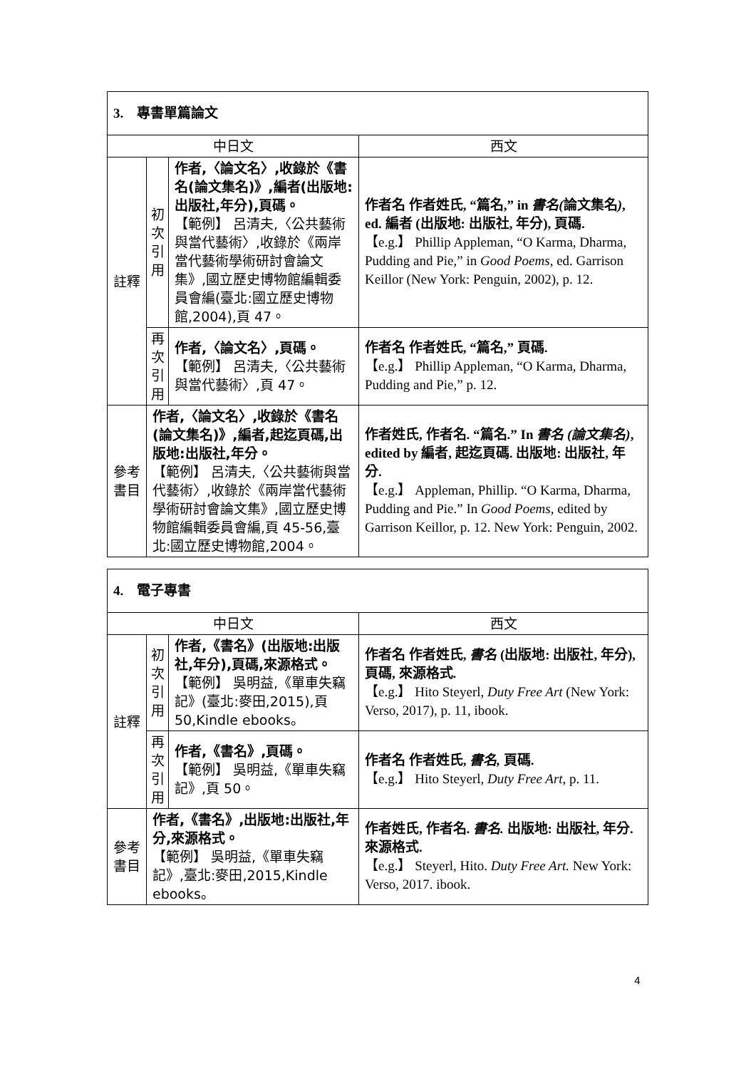| 3. 專書單篇論文 | | | |
| 中日文 | | | 西文 |
| 註釋 | 初 次 引 用 | 作者,〈論文名〉,收錄於《書名(論文集名)》,編者(出版地:出版社,年分),頁碼。 【範例】 呂清夫,〈公共藝術與當代藝術〉,收錄於《兩岸當代藝術學術研討會論文集》,國立歷史博物館編輯委員會編(臺北:國立歷史博物館,2004),頁 47。 | 作者名 作者姓氏, “篇名,” in 書名( 論文集名 ) , ed. 編者 (出版地: 出版社, 年分), 頁碼. 【e.g.】 Phillip Appleman, “O Karma, Dharma, Pudding and Pie,” in Good Poems , ed. Garrison Keillor (New York: Penguin, 2002), p. 12. |
| | 再 次 引 用 | 作者,〈論文名〉,頁碼。 【範例】 呂清夫,〈公共藝術與當代藝術〉,頁 47。 | 作者名 作者姓氏, “篇名,” 頁碼. 【e.g.】 Phillip Appleman, “O Karma, Dharma, Pudding and Pie,” p. 12. |
| 參考 書目 | 作者,〈論文名〉,收錄於《書名(論文集名)》,編者,起迄頁碼,出版地:出版社,年分。 【範例】 呂清夫,〈公共藝術與當代藝術〉,收錄於《兩岸當代藝術學術研討會論文集》,國立歷史博物館編輯委員會編,頁 45-56,臺北:國立歷史博物館,2004。 | | 作者姓氏, 作者名. “篇名.” In 書名 (論文集名) , edited by 編者, 起迄頁碼. 出版地: 出版社, 年分. 【e.g.】 Appleman, Phillip. “O Karma, Dharma, Pudding and Pie.” In Good Poems , edited by Garrison Keillor, p. 12. New York: Penguin, 2002. |
| 4. 電子專書 | | | |
| 中日文 | | | 西文 |
| 註釋 | 初 次 引 用 | 作者,《書名》(出版地:出版社,年分),頁碼,來源格式。 【範例】 吳明益,《單車失竊記》(臺北:麥田,2015),頁 50,Kindle ebooks。 | 作者名 作者姓氏, 書名 (出版地: 出版社, 年分), 頁碼, 來源格式. 【e.g.】 Hito Steyerl, Duty Free Art (New York: Verso, 2017), p. 11, ibook. |
| | 再 次 引 用 | 作者,《書名》,頁碼。 【範例】 吳明益,《單車失竊記》,頁 50。 | 作者名 作者姓氏, 書名, 頁碼. 【e.g.】 Hito Steyerl, Duty Free Art , p. 11. |
| 參考 書目 | 作者,《書名》,出版地:出版社,年分,來源格式。 【範例】 吳明益,《單車失竊記》,臺北:麥田,2015,Kindle ebooks。 | | 作者姓氏, 作者名. 書名. 出版地: 出版社, 年分. 來源格式. 【e.g.】 Steyerl, Hito. Duty Free Art. New York: Verso, 2017. ibook. |
4